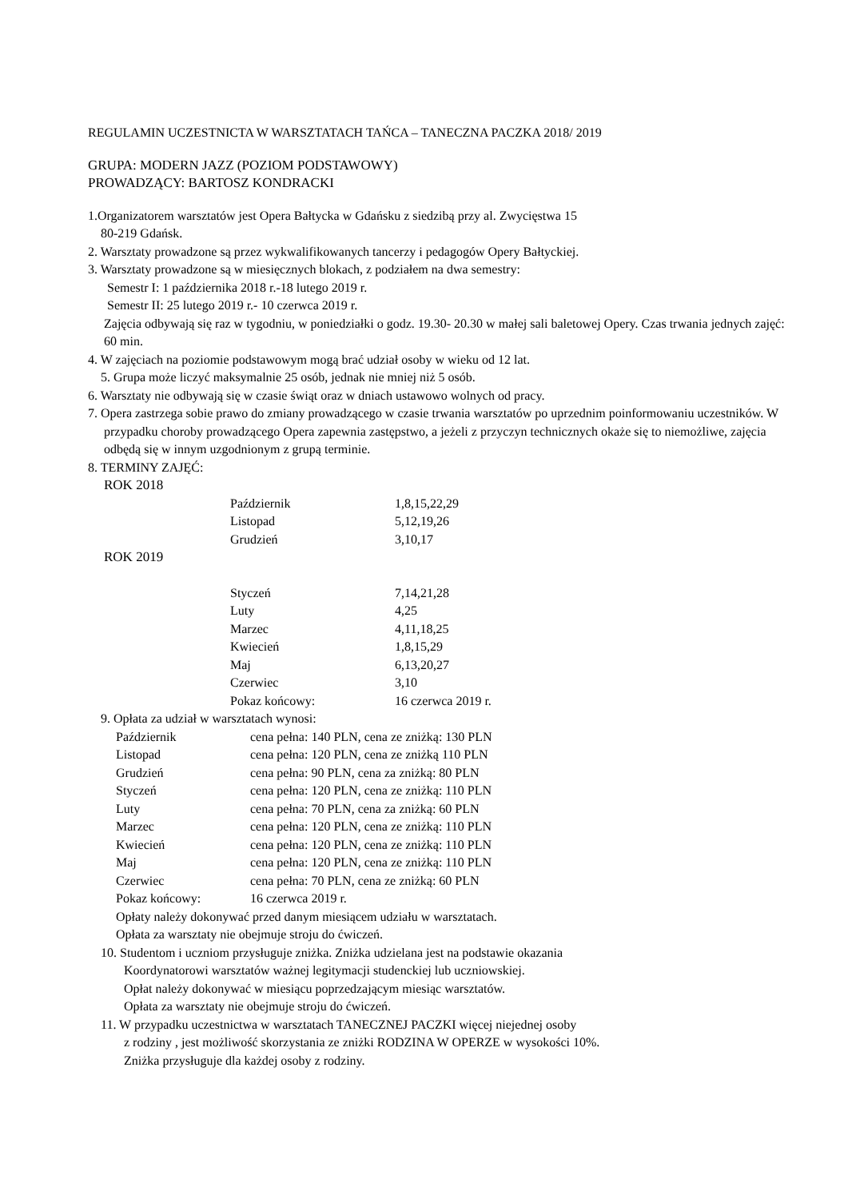REGULAMIN UCZESTNICTA W WARSZTATACH TAŃCA – TANECZNA PACZKA 2018/ 2019
GRUPA: MODERN JAZZ (POZIOM PODSTAWOWY)
PROWADZĄCY: BARTOSZ KONDRACKI
1.Organizatorem warsztatów jest Opera Bałtycka w Gdańsku z siedzibą przy al. Zwycięstwa 15
80-219 Gdańsk.
2. Warsztaty prowadzone są przez wykwalifikowanych tancerzy i pedagogów Opery Bałtyckiej.
3. Warsztaty prowadzone są w miesięcznych blokach, z podziałem na dwa semestry:
Semestr I: 1 października 2018 r.-18 lutego 2019 r.
Semestr II: 25 lutego 2019 r.- 10 czerwca 2019 r.
Zajęcia odbywają się raz w tygodniu, w poniedziałki o godz. 19.30- 20.30 w małej sali baletowej Opery. Czas trwania jednych zajęć: 60 min.
4. W zajęciach na poziomie podstawowym mogą brać udział osoby w wieku od 12 lat.
5. Grupa może liczyć maksymalnie 25 osób, jednak nie mniej niż 5 osób.
6. Warsztaty nie odbywają się w czasie świąt oraz w dniach ustawowo wolnych od pracy.
7. Opera zastrzega sobie prawo do zmiany prowadzącego w czasie trwania warsztatów po uprzednim poinformowaniu uczestników. W przypadku choroby prowadzącego Opera zapewnia zastępstwo, a jeżeli z przyczyn technicznych okaże się to niemożliwe, zajęcia odbędą się w innym uzgodnionym z grupą terminie.
8. TERMINY ZAJĘĆ:
ROK 2018
| Październik | 1,8,15,22,29 |
| Listopad | 5,12,19,26 |
| Grudzień | 3,10,17 |
ROK 2019
| Styczeń | 7,14,21,28 |
| Luty | 4,25 |
| Marzec | 4,11,18,25 |
| Kwiecień | 1,8,15,29 |
| Maj | 6,13,20,27 |
| Czerwiec | 3,10 |
| Pokaz końcowy: | 16 czerwca 2019 r. |
9. Opłata za udział w warsztatach wynosi:
| Październik | cena pełna: 140 PLN, cena ze zniżką: 130 PLN |
| Listopad | cena pełna: 120 PLN, cena ze zniżką 110 PLN |
| Grudzień | cena pełna: 90 PLN, cena za zniżką: 80 PLN |
| Styczeń | cena pełna: 120 PLN, cena ze zniżką: 110 PLN |
| Luty | cena pełna: 70 PLN, cena za zniżką: 60 PLN |
| Marzec | cena pełna: 120 PLN, cena ze zniżką: 110 PLN |
| Kwiecień | cena pełna: 120 PLN, cena ze zniżką: 110 PLN |
| Maj | cena pełna: 120 PLN, cena ze zniżką: 110 PLN |
| Czerwiec | cena pełna: 70 PLN, cena ze zniżką: 60 PLN |
| Pokaz końcowy: | 16 czerwca 2019 r. |
Opłaty należy dokonywać przed danym miesiącem udziału w warsztatach.
Opłata za warsztaty nie obejmuje stroju do ćwiczeń.
10. Studentom i uczniom przysługuje zniżka. Zniżka udzielana jest na podstawie okazania
Koordynatorowi warsztatów ważnej legitymacji studenckiej lub uczniowskiej.
Opłat należy dokonywać w miesiącu poprzedzającym miesiąc warsztatów.
Opłata za warsztaty nie obejmuje stroju do ćwiczeń.
11. W przypadku uczestnictwa w warsztatach TANECZNEJ PACZKI więcej niejednej osoby
z rodziny , jest możliwość skorzystania ze zniżki RODZINA W OPERZE w wysokości 10%.
Zniżka przysługuje dla każdej osoby z rodziny.